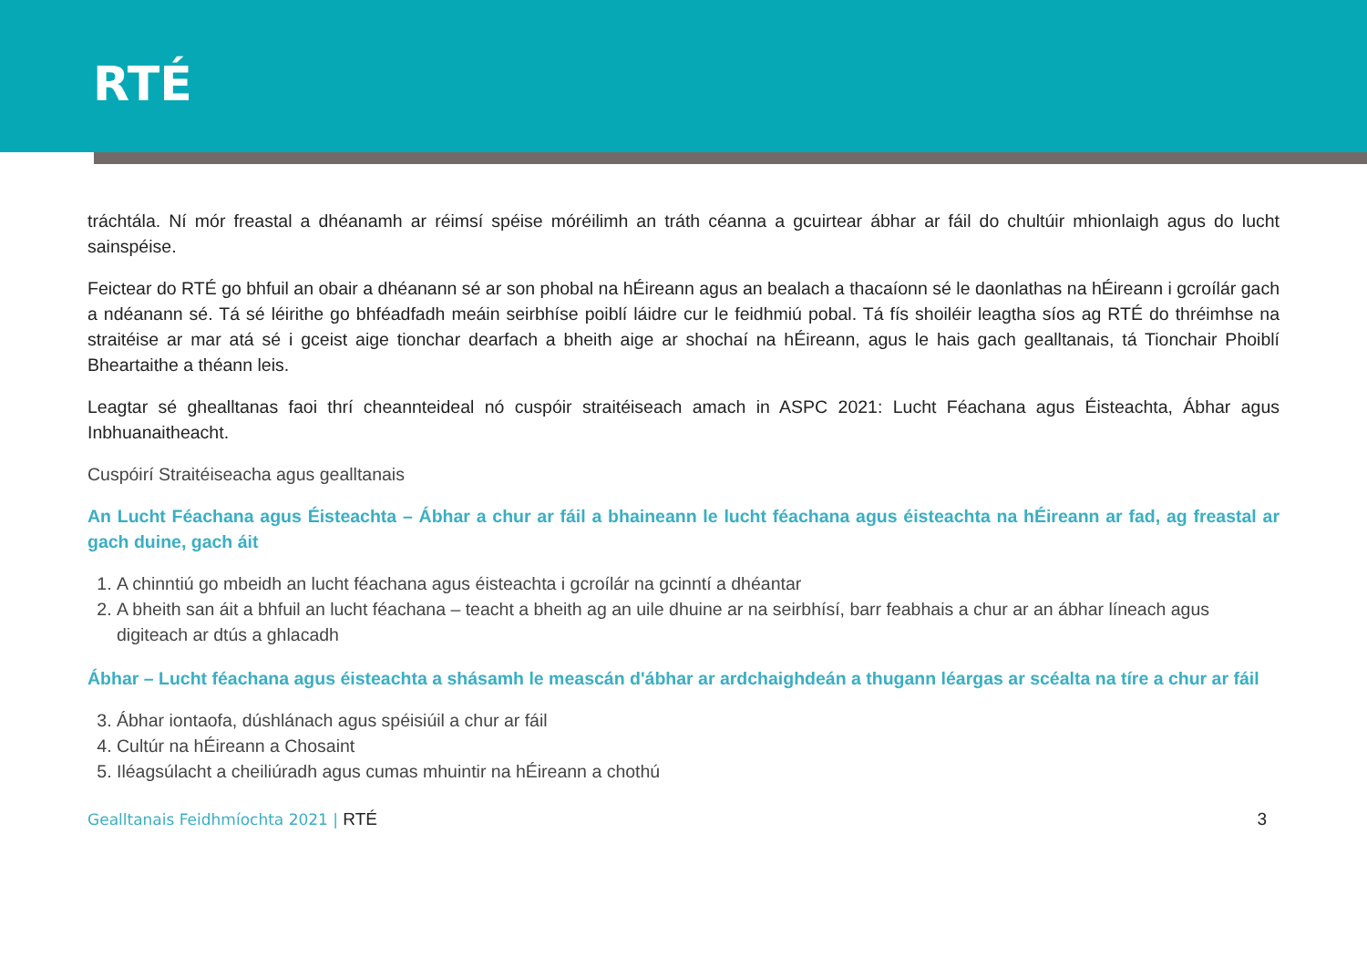RTÉ
tráchtála. Ní mór freastal a dhéanamh ar réimsí spéise móréilimh an tráth céanna a gcuirtear ábhar ar fáil do chultúir mhionlaigh agus do lucht sainspéise.
Feictear do RTÉ go bhfuil an obair a dhéanann sé ar son phobal na hÉireann agus an bealach a thacaíonn sé le daonlathas na hÉireann i gcroílár gach a ndéanann sé. Tá sé léirithe go bhféadfadh meáin seirbhíse poiblí láidre cur le feidhmiú pobal. Tá fís shoiléir leagtha síos ag RTÉ do thréimhse na straitéise ar mar atá sé i gceist aige tionchar dearfach a bheith aige ar shochaí na hÉireann, agus le hais gach gealltanais, tá Tionchair Phoiblí Bheartaithe a théann leis.
Leagtar sé ghealltanas faoi thrí cheannteideal nó cuspóir straitéiseach amach in ASPC 2021: Lucht Féachana agus Éisteachta, Ábhar agus Inbhuanaitheacht.
Cuspóirí Straitéiseacha agus gealltanais
An Lucht Féachana agus Éisteachta – Ábhar a chur ar fáil a bhaineann le lucht féachana agus éisteachta na hÉireann ar fad, ag freastal ar gach duine, gach áit
1. A chinntiú go mbeidh an lucht féachana agus éisteachta i gcroílár na gcinntí a dhéantar
2. A bheith san áit a bhfuil an lucht féachana – teacht a bheith ag an uile dhuine ar na seirbhísí, barr feabhais a chur ar an ábhar líneach agus digiteach ar dtús a ghlacadh
Ábhar – Lucht féachana agus éisteachta a shásamh le meascán d'ábhar ar ardchaighdeán a thugann léargas ar scéalta na tíre a chur ar fáil
3. Ábhar iontaofa, dúshlánach agus spéisiúil a chur ar fáil
4. Cultúr na hÉireann a Chosaint
5. Iléagsúlacht a cheiliúradh agus cumas mhuintir na hÉireann a chothú
Gealltanais Feidhmíochta 2021 | RTÉ
3